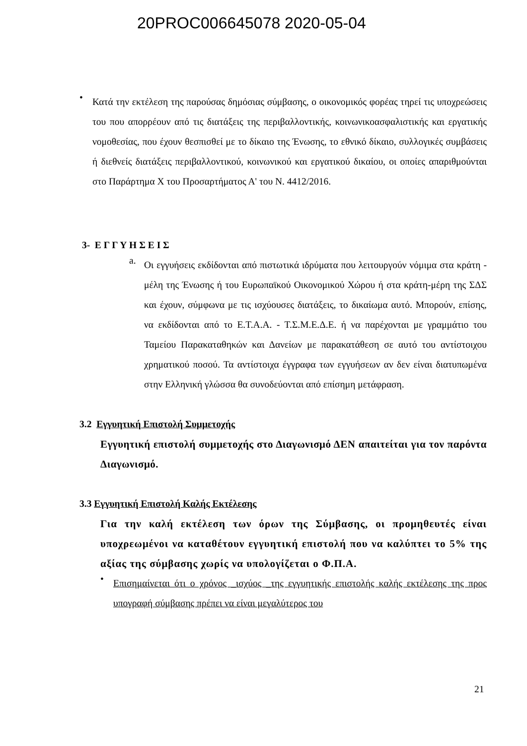20PROC006645078 2020-05-04
•
Κατά την εκτέλεση της παρούσας δημόσιας σύμβασης, ο οικονομικός φορέας τηρεί τις υποχρεώσεις του που απορρέουν από τις διατάξεις της περιβαλλοντικής, κοινωνικοασφαλιστικής και εργατικής νομοθεσίας, που έχουν θεσπισθεί με το δίκαιο της Ένωσης, το εθνικό δίκαιο, συλλογικές συμβάσεις ή διεθνείς διατάξεις περιβαλλοντικού, κοινωνικού και εργατικού δικαίου, οι οποίες απαριθμούνται στο Παράρτημα Χ του Προσαρτήματος Α' του Ν. 4412/2016.
3- Ε Γ Γ Υ Η Σ Ε Ι Σ
a.
Οι εγγυήσεις εκδίδονται από πιστωτικά ιδρύματα που λειτουργούν νόμιμα στα κράτη - μέλη της Ένωσης ή του Ευρωπαϊκού Οικονομικού Χώρου ή στα κράτη-μέρη της ΣΔΣ και έχουν, σύμφωνα με τις ισχύουσες διατάξεις, το δικαίωμα αυτό. Μπορούν, επίσης, να εκδίδονται από το Ε.Τ.Α.Α. - Τ.Σ.Μ.Ε.Δ.Ε. ή να παρέχονται με γραμμάτιο του Ταμείου Παρακαταθηκών και Δανείων με παρακατάθεση σε αυτό του αντίστοιχου χρηματικού ποσού. Τα αντίστοιχα έγγραφα των εγγυήσεων αν δεν είναι διατυπωμένα στην Ελληνική γλώσσα θα συνοδεύονται από επίσημη μετάφραση.
3.2 Εγγυητική Επιστολή Συμμετοχής
Εγγυητική επιστολή συμμετοχής στο Διαγωνισμό ΔΕΝ απαιτείται για τον παρόντα Διαγωνισμό.
3.3 Εγγυητική Επιστολή Καλής Εκτέλεσης
Για την καλή εκτέλεση των όρων της Σύμβασης, οι προμηθευτές είναι υποχρεωμένοι να καταθέτουν εγγυητική επιστολή που να καλύπτει το 5% της αξίας της σύμβασης χωρίς να υπολογίζεται ο Φ.Π.Α.
•
Επισημαίνεται ότι ο χρόνος _ισχύος _της εγγυητικής επιστολής καλής εκτέλεσης της προς υπογραφή σύμβασης πρέπει να είναι μεγαλύτερος του
21